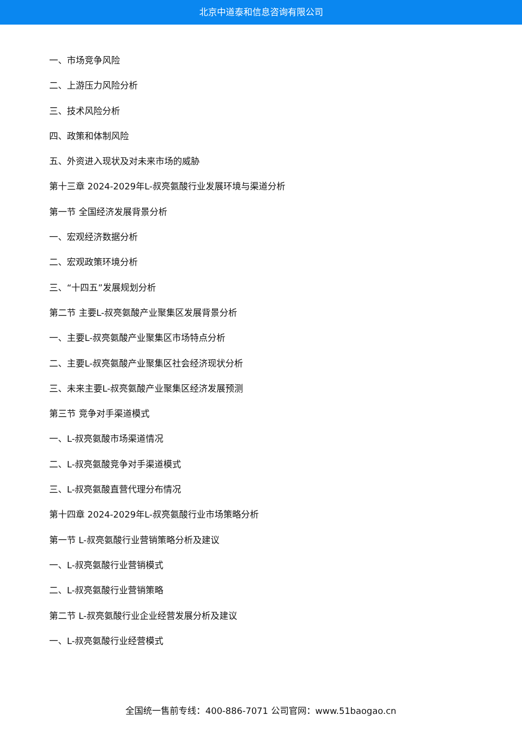北京中道泰和信息咨询有限公司
一、市场竞争风险
二、上游压力风险分析
三、技术风险分析
四、政策和体制风险
五、外资进入现状及对未来市场的威胁
第十三章 2024-2029年L-叔亮氨酸行业发展环境与渠道分析
第一节 全国经济发展背景分析
一、宏观经济数据分析
二、宏观政策环境分析
三、“十四五”发展规划分析
第二节 主要L-叔亮氨酸产业聚集区发展背景分析
一、主要L-叔亮氨酸产业聚集区市场特点分析
二、主要L-叔亮氨酸产业聚集区社会经济现状分析
三、未来主要L-叔亮氨酸产业聚集区经济发展预测
第三节 竞争对手渠道模式
一、L-叔亮氨酸市场渠道情况
二、L-叔亮氨酸竞争对手渠道模式
三、L-叔亮氨酸直营代理分布情况
第十四章 2024-2029年L-叔亮氨酸行业市场策略分析
第一节 L-叔亮氨酸行业营销策略分析及建议
一、L-叔亮氨酸行业营销模式
二、L-叔亮氨酸行业营销策略
第二节 L-叔亮氨酸行业企业经营发展分析及建议
一、L-叔亮氨酸行业经营模式
全国统一售前专线：400-886-7071 公司官网：www.51baogao.cn